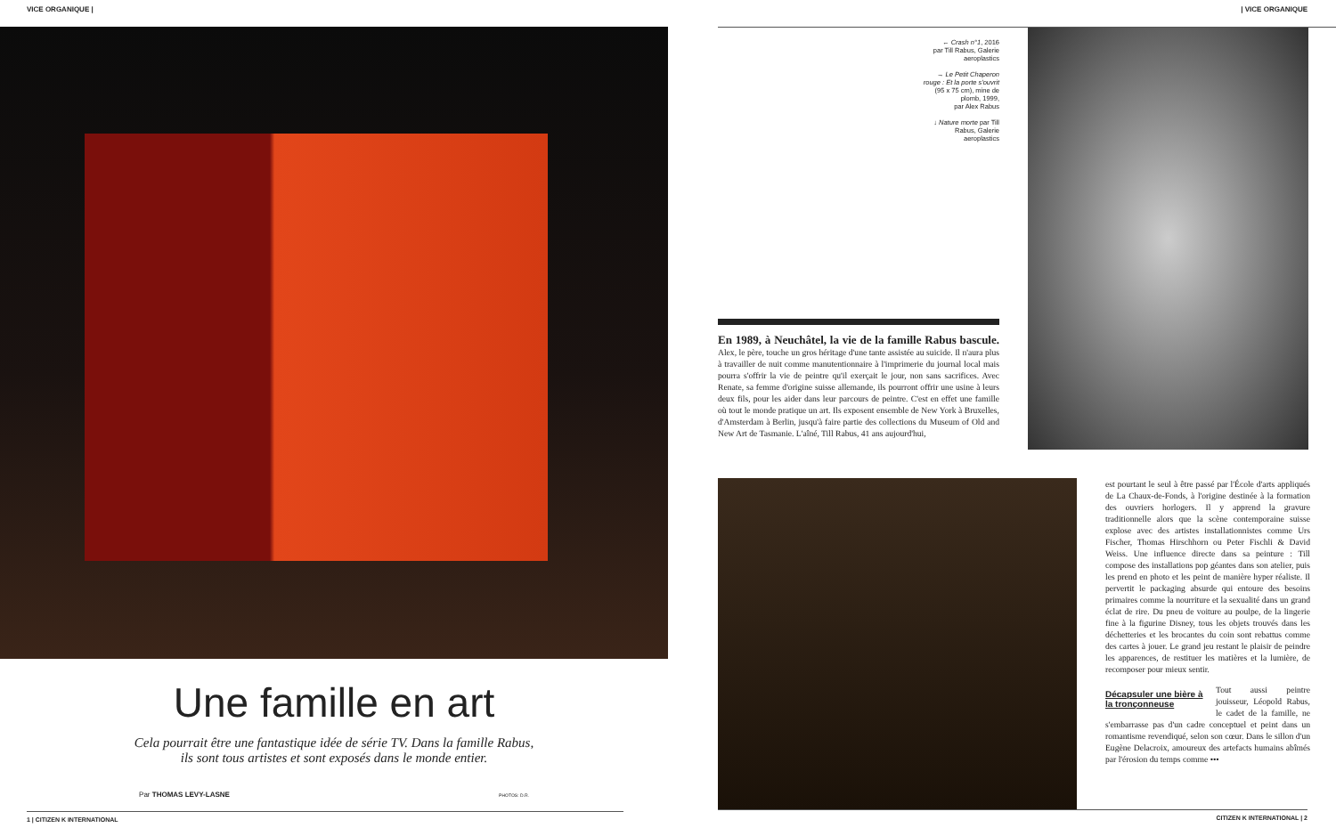VICE ORGANIQUE |
Une famille en art
Cela pourrait être une fantastique idée de série TV. Dans la famille Rabus, ils sont tous artistes et sont exposés dans le monde entier.
Par THOMAS LEVY-LASNE PHOTOS: D.R.
1 | CITIZEN K INTERNATIONAL
| VICE ORGANIQUE
← Crash n°1, 2016
par Till Rabus, Galerie
aeroplastics
→ Le Petit Chaperon
rouge : Et la porte s'ouvrit
(95 x 75 cm), mine de
plomb, 1999,
par Alex Rabus
↓ Nature morte par Till
Rabus, Galerie
aeroplastics
En 1989, à Neuchâtel, la vie de la famille Rabus bascule. Alex, le père, touche un gros héritage d'une tante assistée au suicide. Il n'aura plus à travailler de nuit comme manutentionnaire à l'imprimerie du journal local mais pourra s'offrir la vie de peintre qu'il exerçait le jour, non sans sacrifices. Avec Renate, sa femme d'origine suisse allemande, ils pourront offrir une usine à leurs deux fils, pour les aider dans leur parcours de peintre. C'est en effet une famille où tout le monde pratique un art. Ils exposent ensemble de New York à Bruxelles, d'Amsterdam à Berlin, jusqu'à faire partie des collections du Museum of Old and New Art de Tasmanie. L'aîné, Till Rabus, 41 ans aujourd'hui,
est pourtant le seul à être passé par l'École d'arts appliqués de La Chaux-de-Fonds, à l'origine destinée à la formation des ouvriers horlogers. Il y apprend la gravure traditionnelle alors que la scène contemporaine suisse explose avec des artistes installationnistes comme Urs Fischer, Thomas Hirschhorn ou Peter Fischli & David Weiss. Une influence directe dans sa peinture : Till compose des installations pop géantes dans son atelier, puis les prend en photo et les peint de manière hyper réaliste. Il pervertit le packaging absurde qui entoure des besoins primaires comme la nourriture et la sexualité dans un grand éclat de rire. Du pneu de voiture au poulpe, de la lingerie fine à la figurine Disney, tous les objets trouvés dans les déchetteries et les brocantes du coin sont rebattus comme des cartes à jouer. Le grand jeu restant le plaisir de peindre les apparences, de restituer les matières et la lumière, de recomposer pour mieux sentir.
Décapsuler une bière à la tronçonneuse
Tout aussi peintre jouisseur, Léopold Rabus, le cadet de la famille, ne s'embarrasse pas d'un cadre conceptuel et peint dans un romantisme revendiqué, selon son cœur. Dans le sillon d'un Eugène Delacroix, amoureux des artefacts humains abîmés par l'érosion du temps comme •••
CITIZEN K INTERNATIONAL | 2